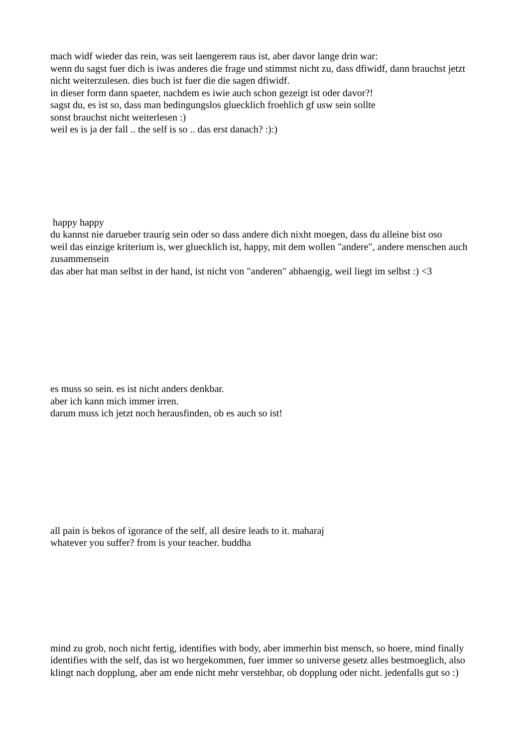mach widf wieder das rein, was seit laengerem raus ist, aber davor lange drin war:
wenn du sagst fuer dich is iwas anderes die frage und stimmst nicht zu, dass dfiwidf, dann brauchst jetzt nicht weiterzulesen. dies buch ist fuer die die sagen dfiwidf.
in dieser form dann spaeter, nachdem es iwie auch schon gezeigt ist oder davor?!
sagst du, es ist so, dass man bedingungslos gluecklich froehlich gf usw sein sollte
sonst brauchst nicht weiterlesen :)
weil es is ja der fall .. the self is so .. das erst danach? :):)
happy happy
du kannst nie darueber traurig sein oder so dass andere dich nixht moegen, dass du alleine bist oso
weil das einzige kriterium is, wer gluecklich ist, happy, mit dem wollen "andere", andere menschen auch zusammensein
das aber hat man selbst in der hand, ist nicht von "anderen" abhaengig, weil liegt im selbst :) <3
es muss so sein. es ist nicht anders denkbar.
aber ich kann mich immer irren.
darum muss ich jetzt noch herausfinden, ob es auch so ist!
all pain is bekos of igorance of the self, all desire leads to it. maharaj
whatever you suffer? from is your teacher. buddha
mind zu grob, noch nicht fertig, identifies with body, aber immerhin bist mensch, so hoere, mind finally identifies with the self, das ist wo hergekommen, fuer immer so universe gesetz alles bestmoeglich, also klingt nach dopplung, aber am ende nicht mehr verstehbar, ob dopplung oder nicht. jedenfalls gut so :)